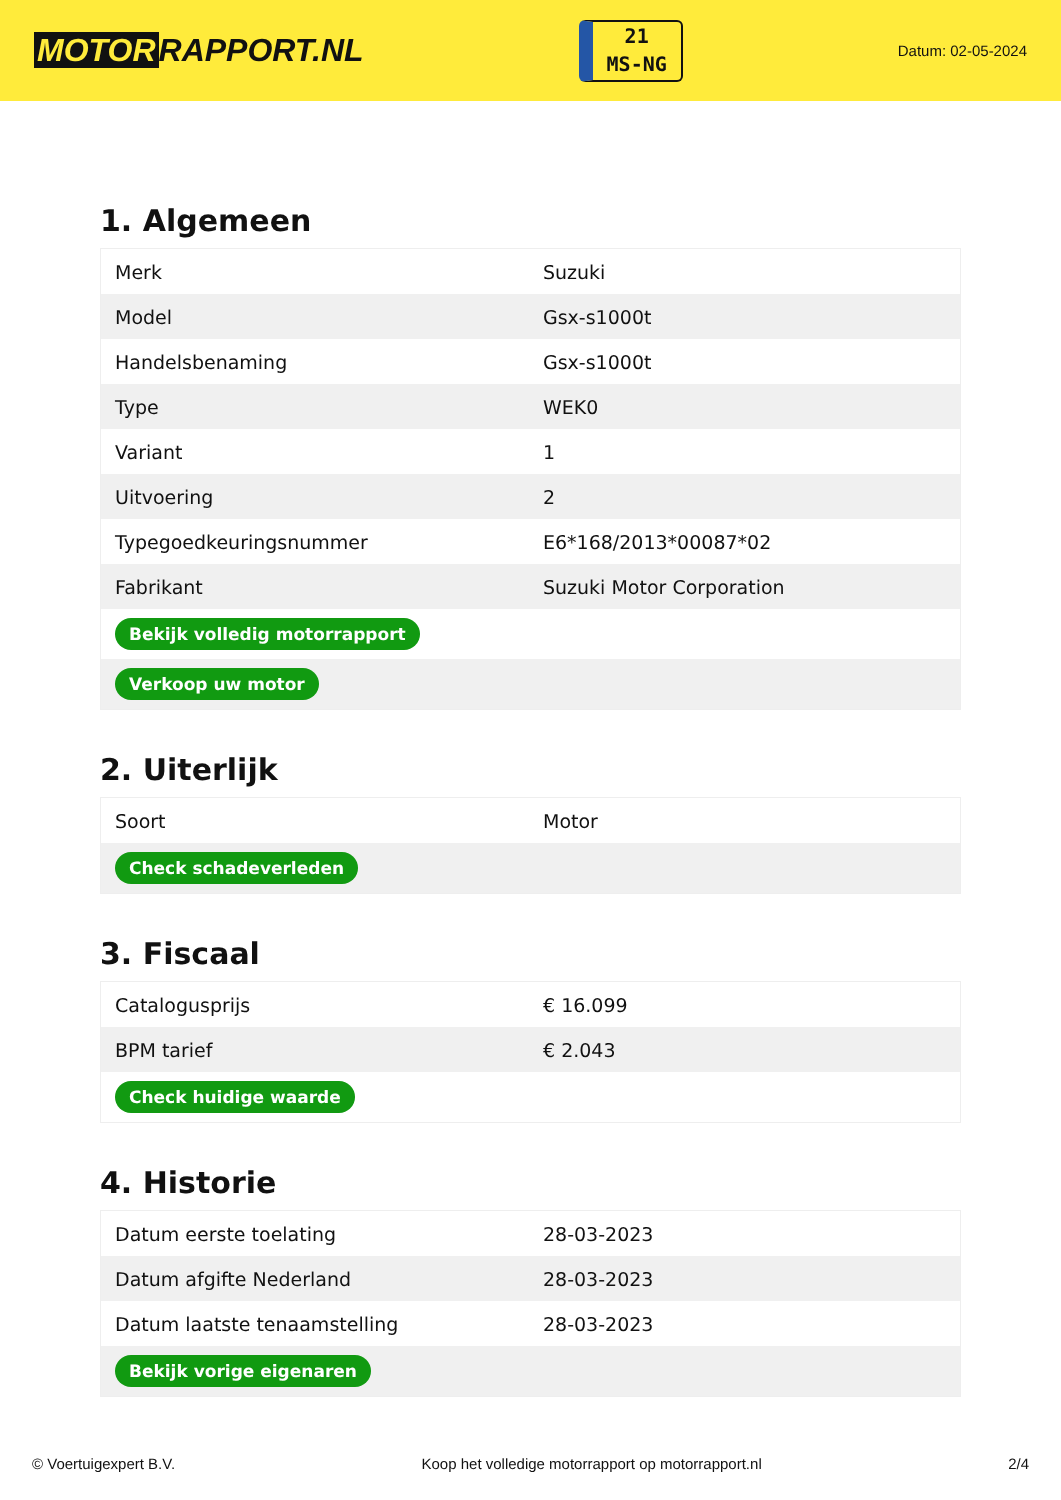MOTOR RAPPORT.NL
21
MS-NG
Datum: 02-05-2024
1. Algemeen
| Merk | Suzuki |
| Model | Gsx-s1000t |
| Handelsbenaming | Gsx-s1000t |
| Type | WEK0 |
| Variant | 1 |
| Uitvoering | 2 |
| Typegoedkeuringsnummer | E6*168/2013*00087*02 |
| Fabrikant | Suzuki Motor Corporation |
| Bekijk volledig motorrapport | |
| Verkoop uw motor | |
2. Uiterlijk
| Soort | Motor |
| Check schadeverleden | |
3. Fiscaal
| Catalogusprijs | € 16.099 |
| BPM tarief | € 2.043 |
| Check huidige waarde | |
4. Historie
| Datum eerste toelating | 28-03-2023 |
| Datum afgifte Nederland | 28-03-2023 |
| Datum laatste tenaamstelling | 28-03-2023 |
| Bekijk vorige eigenaren | |
© Voertuigexpert B.V. Koop het volledige motorrapport op motorrapport.nl 2/4